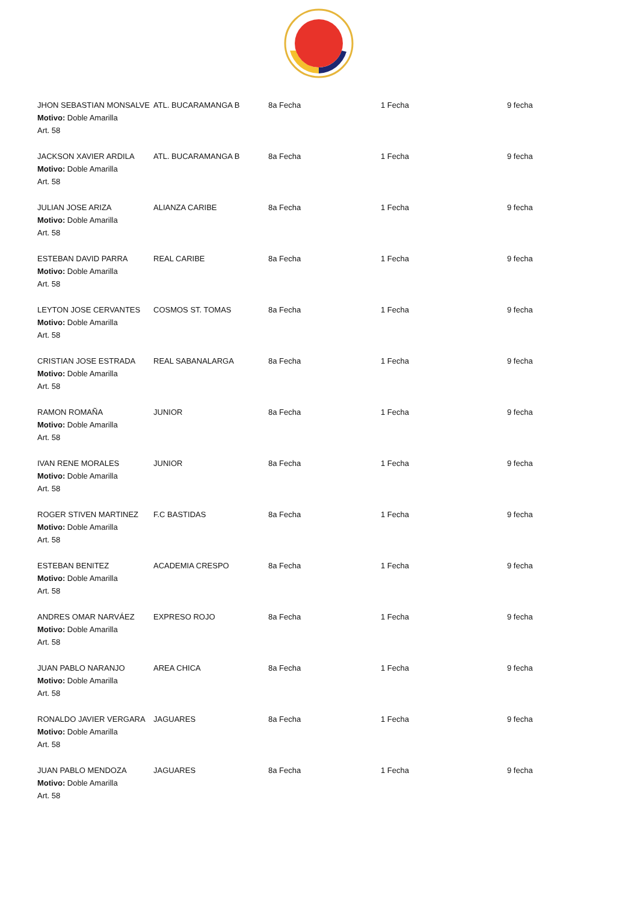| JHON SEBASTIAN MONSALVE Motivo: Doble Amarilla Art. 58 | ATL. BUCARAMANGA B | 8a Fecha | 1 Fecha | 9 fecha |
| JACKSON XAVIER ARDILA Motivo: Doble Amarilla Art. 58 | ATL. BUCARAMANGA B | 8a Fecha | 1 Fecha | 9 fecha |
| JULIAN JOSE ARIZA Motivo: Doble Amarilla Art. 58 | ALIANZA CARIBE | 8a Fecha | 1 Fecha | 9 fecha |
| ESTEBAN DAVID PARRA Motivo: Doble Amarilla Art. 58 | REAL CARIBE | 8a Fecha | 1 Fecha | 9 fecha |
| LEYTON JOSE CERVANTES Motivo: Doble Amarilla Art. 58 | COSMOS ST. TOMAS | 8a Fecha | 1 Fecha | 9 fecha |
| CRISTIAN JOSE ESTRADA Motivo: Doble Amarilla Art. 58 | REAL SABANALARGA | 8a Fecha | 1 Fecha | 9 fecha |
| RAMON ROMAÑA Motivo: Doble Amarilla Art. 58 | JUNIOR | 8a Fecha | 1 Fecha | 9 fecha |
| IVAN RENE MORALES Motivo: Doble Amarilla Art. 58 | JUNIOR | 8a Fecha | 1 Fecha | 9 fecha |
| ROGER STIVEN MARTINEZ Motivo: Doble Amarilla Art. 58 | F.C BASTIDAS | 8a Fecha | 1 Fecha | 9 fecha |
| ESTEBAN BENITEZ Motivo: Doble Amarilla Art. 58 | ACADEMIA CRESPO | 8a Fecha | 1 Fecha | 9 fecha |
| ANDRES OMAR NARVÁEZ Motivo: Doble Amarilla Art. 58 | EXPRESO ROJO | 8a Fecha | 1 Fecha | 9 fecha |
| JUAN PABLO NARANJO Motivo: Doble Amarilla Art. 58 | AREA CHICA | 8a Fecha | 1 Fecha | 9 fecha |
| RONALDO JAVIER VERGARA Motivo: Doble Amarilla Art. 58 | JAGUARES | 8a Fecha | 1 Fecha | 9 fecha |
| JUAN PABLO MENDOZA Motivo: Doble Amarilla Art. 58 | JAGUARES | 8a Fecha | 1 Fecha | 9 fecha |